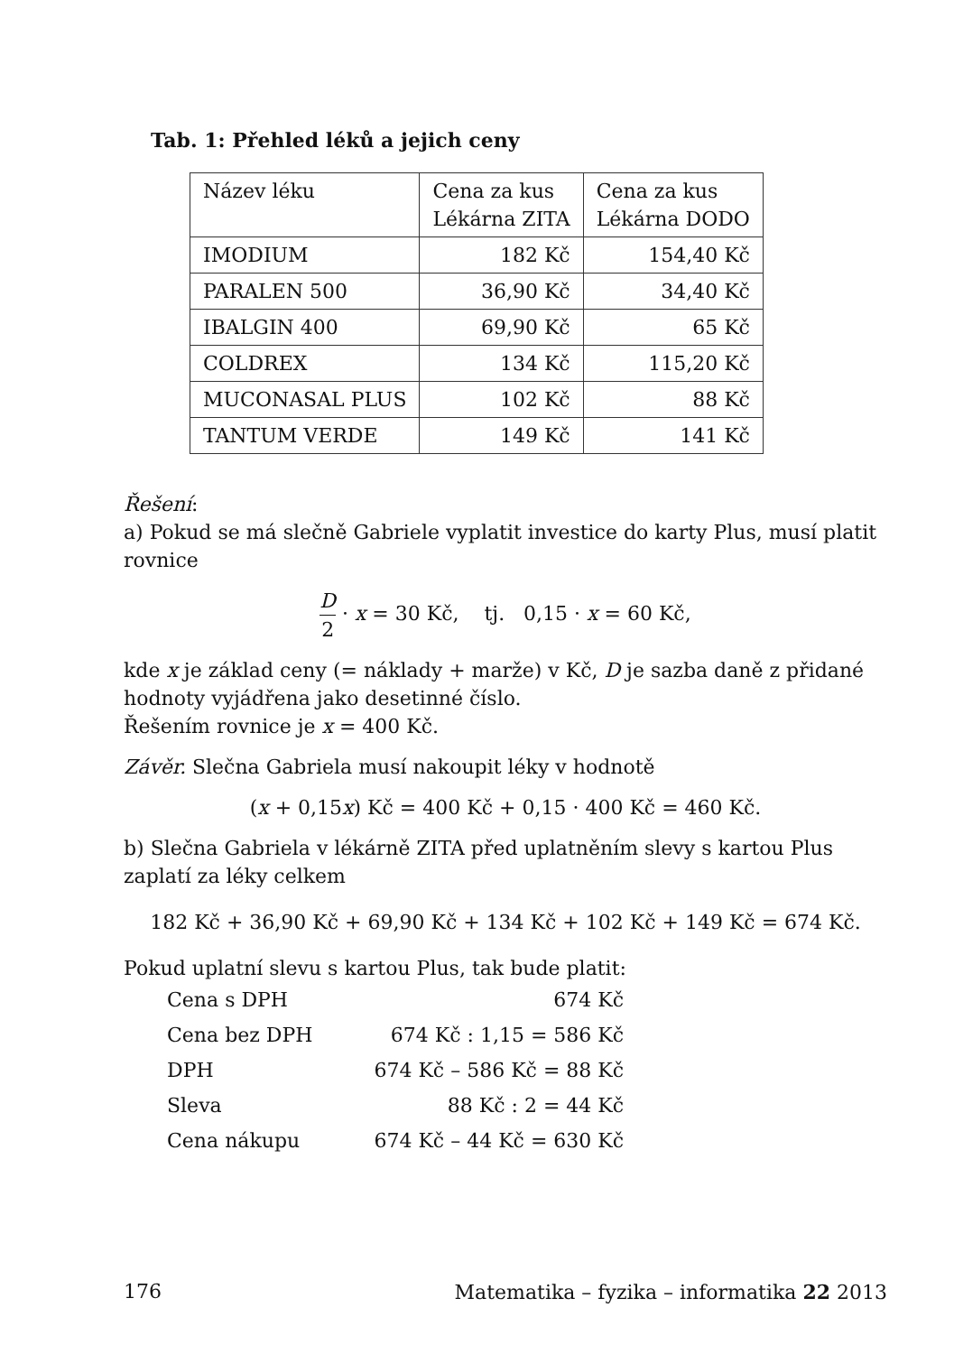Tab. 1: Přehled léků a jejich ceny
| Název léku | Cena za kus Lékárna ZITA | Cena za kus Lékárna DODO |
| IMODIUM | 182 Kč | 154,40 Kč |
| PARALEN 500 | 36,90 Kč | 34,40 Kč |
| IBALGIN 400 | 69,90 Kč | 65 Kč |
| COLDREX | 134 Kč | 115,20 Kč |
| MUCONASAL PLUS | 102 Kč | 88 Kč |
| TANTUM VERDE | 149 Kč | 141 Kč |
Řešení:
a) Pokud se má slečně Gabriele vyplatit investice do karty Plus, musí platit rovnice
D 2 · x = 30 Kč, tj. 0,15 · x = 60 Kč,
kde x je základ ceny (= náklady + marže) v Kč, D je sazba daně z přidané hodnoty vyjádřena jako desetinné číslo.
Řešením rovnice je x = 400 Kč.
Závěr. Slečna Gabriela musí nakoupit léky v hodnotě
(x + 0,15x) Kč = 400 Kč + 0,15 · 400 Kč = 460 Kč.
b) Slečna Gabriela v lékárně ZITA před uplatněním slevy s kartou Plus zaplatí za léky celkem
182 Kč + 36,90 Kč + 69,90 Kč + 134 Kč + 102 Kč + 149 Kč = 674 Kč.
Pokud uplatní slevu s kartou Plus, tak bude platit:
| Cena s DPH | 674 Kč |
| Cena bez DPH | 674 Kč : 1,15 = 586 Kč |
| DPH | 674 Kč – 586 Kč = 88 Kč |
| Sleva | 88 Kč : 2 = 44 Kč |
| Cena nákupu | 674 Kč – 44 Kč = 630 Kč |
176 Matematika – fyzika – informatika 22 2013